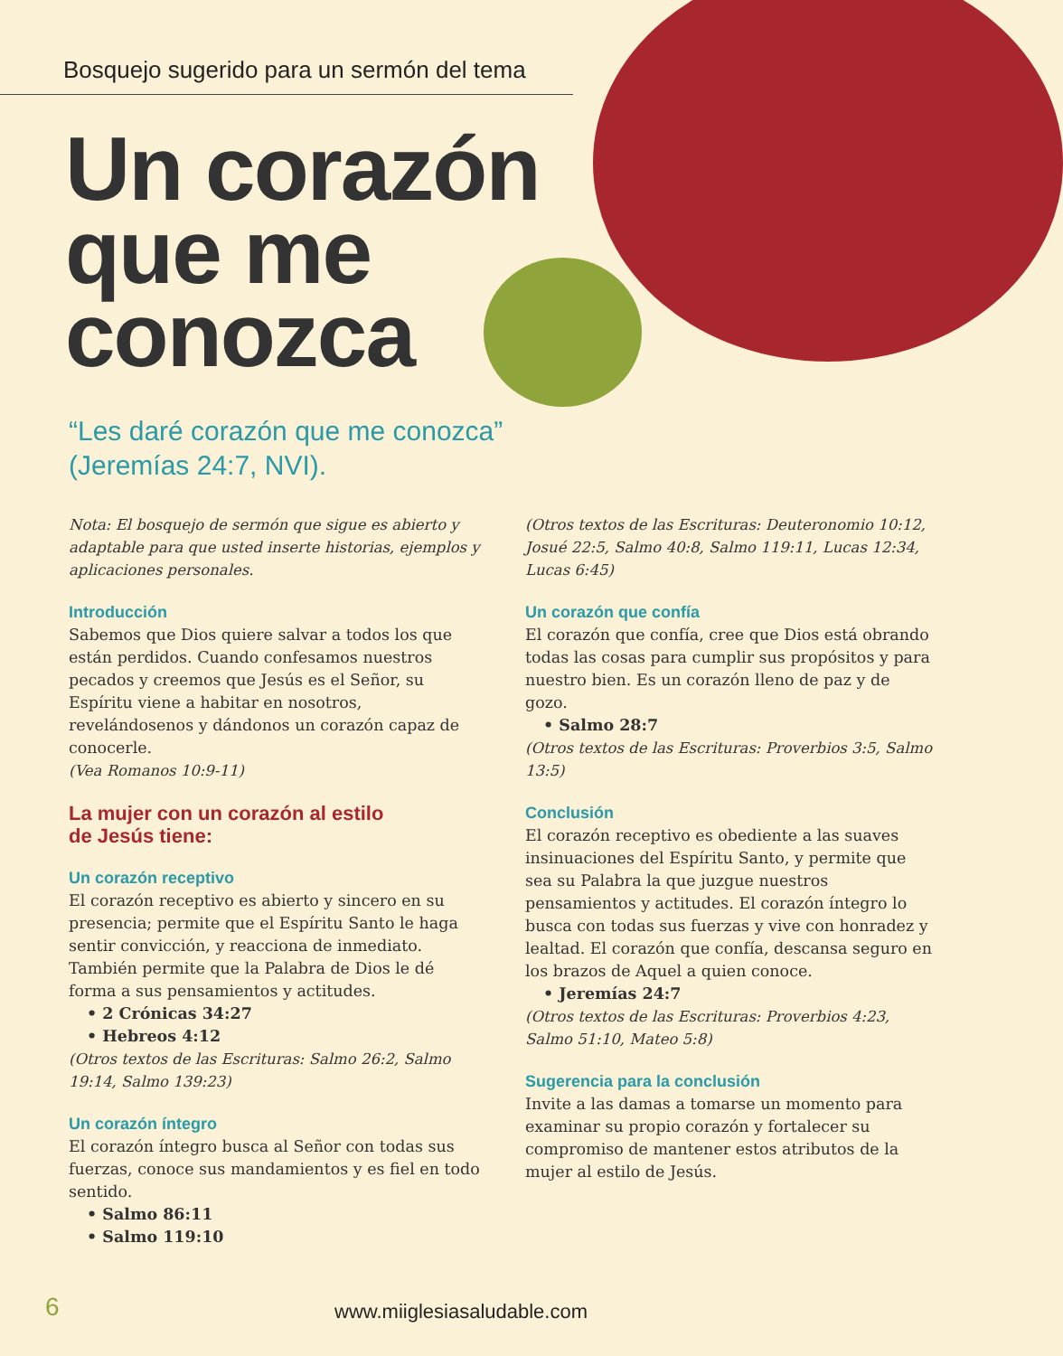Bosquejo sugerido para un sermón del tema
Un corazón
que me
conozca
“Les daré corazón que me conozca” (Jeremías 24:7, NVI).
Nota: El bosquejo de sermón que sigue es abierto y adaptable para que usted inserte historias, ejemplos y aplicaciones personales.
Introducción
Sabemos que Dios quiere salvar a todos los que están perdidos. Cuando confesamos nuestros pecados y creemos que Jesús es el Señor, su Espíritu viene a habitar en nosotros, revelándosenos y dándonos un corazón capaz de conocerle.
(Vea Romanos 10:9-11)
La mujer con un corazón al estilo
de Jesús tiene:
Un corazón receptivo
El corazón receptivo es abierto y sincero en su presencia; permite que el Espíritu Santo le haga sentir convicción, y reacciona de inmediato. También permite que la Palabra de Dios le dé forma a sus pensamientos y actitudes.
• 2 Crónicas 34:27
• Hebreos 4:12
(Otros textos de las Escrituras: Salmo 26:2, Salmo 19:14, Salmo 139:23)
Un corazón íntegro
El corazón íntegro busca al Señor con todas sus fuerzas, conoce sus mandamientos y es fiel en todo sentido.
• Salmo 86:11
• Salmo 119:10
(Otros textos de las Escrituras: Deuteronomio 10:12, Josué 22:5, Salmo 40:8, Salmo 119:11, Lucas 12:34, Lucas 6:45)
Un corazón que confía
El corazón que confía, cree que Dios está obrando todas las cosas para cumplir sus propósitos y para nuestro bien. Es un corazón lleno de paz y de gozo.
• Salmo 28:7
(Otros textos de las Escrituras: Proverbios 3:5, Salmo 13:5)
Conclusión
El corazón receptivo es obediente a las suaves insinuaciones del Espíritu Santo, y permite que sea su Palabra la que juzgue nuestros pensamientos y actitudes. El corazón íntegro lo busca con todas sus fuerzas y vive con honradez y lealtad. El corazón que confía, descansa seguro en los brazos de Aquel a quien conoce.
• Jeremías 24:7
(Otros textos de las Escrituras: Proverbios 4:23, Salmo 51:10, Mateo 5:8)
Sugerencia para la conclusión
Invite a las damas a tomarse un momento para examinar su propio corazón y fortalecer su compromiso de mantener estos atributos de la mujer al estilo de Jesús.
6 www.miiglesiasaludable.com